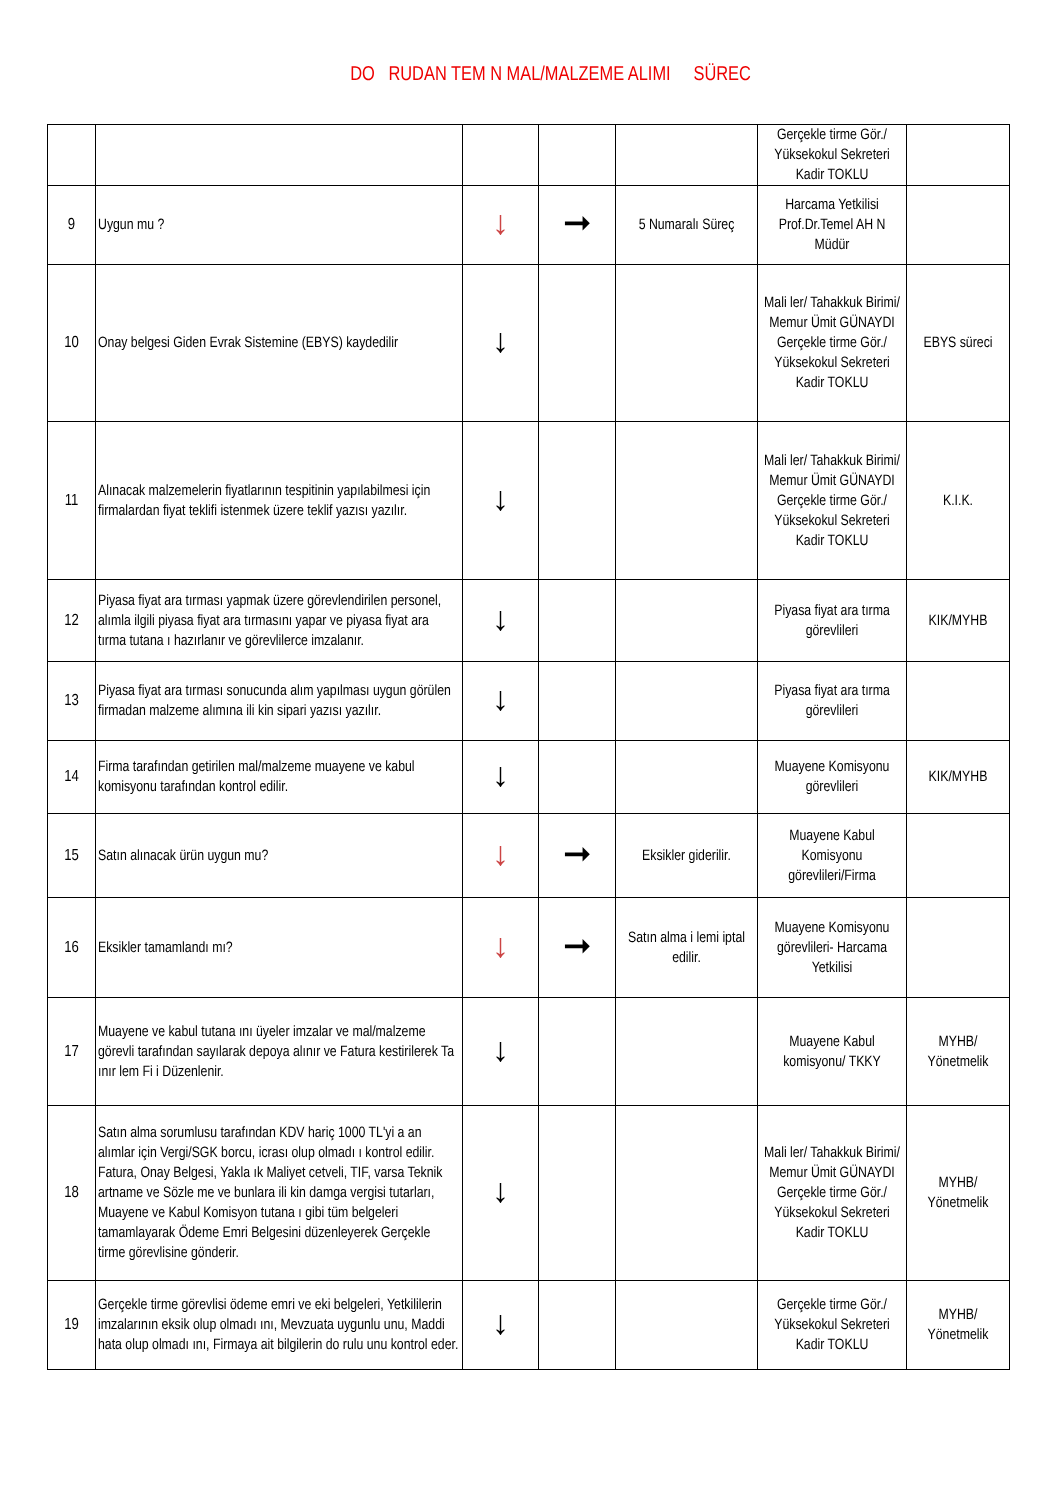DO RUDAN TEM N MAL/MALZEME ALIMI SÜREC
| | | | | | Gerçekle tirme Gör./ Yüksekokul Sekreteri Kadir TOKLU | |
| 9 | Uygun mu ? | ↓ | ➞ | 5 Numaralı Süreç | Harcama Yetkilisi Prof.Dr.Temel AH N Müdür | |
| 10 | Onay belgesi Giden Evrak Sistemine (EBYS) kaydedilir | ↓ | | | Mali ler/ Tahakkuk Birimi/ Memur Ümit GÜNAYDI Gerçekle tirme Gör./ Yüksekokul Sekreteri Kadir TOKLU | EBYS süreci |
| 11 | Alınacak malzemelerin fiyatlarının tespitinin yapılabilmesi için firmalardan fiyat teklifi istenmek üzere teklif yazısı yazılır. | ↓ | | | Mali ler/ Tahakkuk Birimi/ Memur Ümit GÜNAYDI Gerçekle tirme Gör./ Yüksekokul Sekreteri Kadir TOKLU | K.I.K. |
| 12 | Piyasa fiyat ara tırması yapmak üzere görevlendirilen personel, alımla ilgili piyasa fiyat ara tırmasını yapar ve piyasa fiyat ara tırma tutana ı hazırlanır ve görevlilerce imzalanır. | ↓ | | | Piyasa fiyat ara tırma görevlileri | KIK/MYHB |
| 13 | Piyasa fiyat ara tırması sonucunda alım yapılması uygun görülen firmadan malzeme alımına ili kin sipari yazısı yazılır. | ↓ | | | Piyasa fiyat ara tırma görevlileri | |
| 14 | Firma tarafından getirilen mal/malzeme muayene ve kabul komisyonu tarafından kontrol edilir. | ↓ | | | Muayene Komisyonu görevlileri | KIK/MYHB |
| 15 | Satın alınacak ürün uygun mu? | ↓ | ➞ | Eksikler giderilir. | Muayene Kabul Komisyonu görevlileri/Firma | |
| 16 | Eksikler tamamlandı mı? | ↓ | ➞ | Satın alma i lemi iptal edilir. | Muayene Komisyonu görevlileri- Harcama Yetkilisi | |
| 17 | Muayene ve kabul tutana ını üyeler imzalar ve mal/malzeme görevli tarafından sayılarak depoya alınır ve Fatura kestirilerek Ta ınır lem Fi i Düzenlenir. | ↓ | | | Muayene Kabul komisyonu/ TKKY | MYHB/ Yönetmelik |
| 18 | Satın alma sorumlusu tarafından KDV hariç 1000 TL'yi a an alımlar için Vergi/SGK borcu, icrası olup olmadı ı kontrol edilir. Fatura, Onay Belgesi, Yakla ık Maliyet cetveli, TIF, varsa Teknik artname ve Sözle me ve bunlara ili kin damga vergisi tutarları, Muayene ve Kabul Komisyon tutana ı gibi tüm belgeleri tamamlayarak Ödeme Emri Belgesini düzenleyerek Gerçekle tirme görevlisine gönderir. | ↓ | | | Mali ler/ Tahakkuk Birimi/ Memur Ümit GÜNAYDI Gerçekle tirme Gör./ Yüksekokul Sekreteri Kadir TOKLU | MYHB/ Yönetmelik |
| 19 | Gerçekle tirme görevlisi ödeme emri ve eki belgeleri, Yetkililerin imzalarının eksik olup olmadı ını, Mevzuata uygunlu unu, Maddi hata olup olmadı ını, Firmaya ait bilgilerin do rulu unu kontrol eder. | ↓ | | | Gerçekle tirme Gör./ Yüksekokul Sekreteri Kadir TOKLU | MYHB/ Yönetmelik |